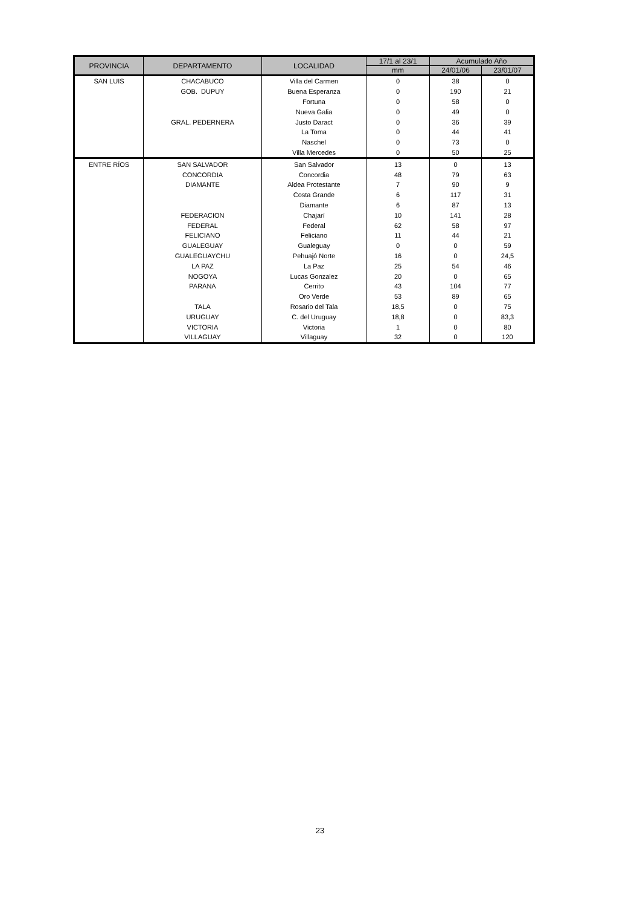| PROVINCIA | DEPARTAMENTO | LOCALIDAD | 17/1 al 23/1 | Acumulado Año | |
| --- | --- | --- | --- | --- | --- |
| | | | mm | 24/01/06 | 23/01/07 |
| SAN LUIS | CHACABUCO | Villa del Carmen | 0 | 38 | 0 |
| | GOB. DUPUY | Buena Esperanza | 0 | 190 | 21 |
| | | Fortuna | 0 | 58 | 0 |
| | | Nueva Galia | 0 | 49 | 0 |
| | GRAL. PEDERNERA | Justo Daract | 0 | 36 | 39 |
| | | La Toma | 0 | 44 | 41 |
| | | Naschel | 0 | 73 | 0 |
| | | Villa Mercedes | 0 | 50 | 25 |
| ENTRE RÍOS | SAN SALVADOR | San Salvador | 13 | 0 | 13 |
| | CONCORDIA | Concordia | 48 | 79 | 63 |
| | DIAMANTE | Aldea Protestante | 7 | 90 | 9 |
| | | Costa Grande | 6 | 117 | 31 |
| | | Diamante | 6 | 87 | 13 |
| | FEDERACION | Chajarí | 10 | 141 | 28 |
| | FEDERAL | Federal | 62 | 58 | 97 |
| | FELICIANO | Feliciano | 11 | 44 | 21 |
| | GUALEGUAY | Gualeguay | 0 | 0 | 59 |
| | GUALEGUAYCHU | Pehuajó Norte | 16 | 0 | 24,5 |
| | LA PAZ | La Paz | 25 | 54 | 46 |
| | NOGOYA | Lucas Gonzalez | 20 | 0 | 65 |
| | PARANA | Cerrito | 43 | 104 | 77 |
| | | Oro Verde | 53 | 89 | 65 |
| | TALA | Rosario del Tala | 18,5 | 0 | 75 |
| | URUGUAY | C. del Uruguay | 18,8 | 0 | 83,3 |
| | VICTORIA | Victoria | 1 | 0 | 80 |
| | VILLAGUAY | Villaguay | 32 | 0 | 120 |
23